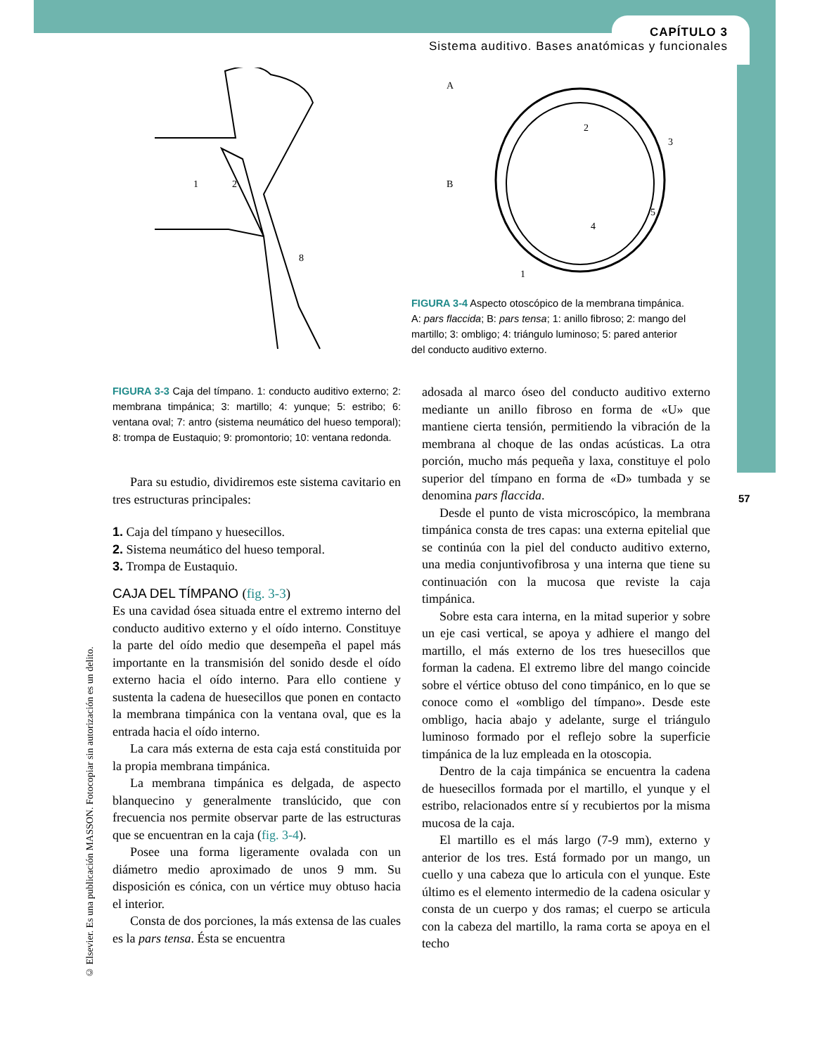CAPÍTULO 3
Sistema auditivo. Bases anatómicas y funcionales
1
2
8
A
B
2
3
4
5
1
FIGURA 3-4 Aspecto otoscópico de la membrana timpánica. A: pars flaccida; B: pars tensa; 1: anillo fibroso; 2: mango del martillo; 3: ombligo; 4: triángulo luminoso; 5: pared anterior del conducto auditivo externo.
FIGURA 3-3 Caja del tímpano. 1: conducto auditivo externo; 2: membrana timpánica; 3: martillo; 4: yunque; 5: estribo; 6: ventana oval; 7: antro (sistema neumático del hueso temporal); 8: trompa de Eustaquio; 9: promontorio; 10: ventana redonda.
Para su estudio, dividiremos este sistema cavitario en tres estructuras principales:
1. Caja del tímpano y huesecillos.
2. Sistema neumático del hueso temporal.
3. Trompa de Eustaquio.
CAJA DEL TÍMPANO (fig. 3-3)
Es una cavidad ósea situada entre el extremo interno del conducto auditivo externo y el oído interno. Constituye la parte del oído medio que desempeña el papel más importante en la transmisión del sonido desde el oído externo hacia el oído interno. Para ello contiene y sustenta la cadena de huesecillos que ponen en contacto la membrana timpánica con la ventana oval, que es la entrada hacia el oído interno.
La cara más externa de esta caja está constituida por la propia membrana timpánica.
La membrana timpánica es delgada, de aspecto blanquecino y generalmente translúcido, que con frecuencia nos permite observar parte de las estructuras que se encuentran en la caja (fig. 3-4).
Posee una forma ligeramente ovalada con un diámetro medio aproximado de unos 9 mm. Su disposición es cónica, con un vértice muy obtuso hacia el interior.
Consta de dos porciones, la más extensa de las cuales es la pars tensa. Ésta se encuentra
adosada al marco óseo del conducto auditivo externo mediante un anillo fibroso en forma de «U» que mantiene cierta tensión, permitiendo la vibración de la membrana al choque de las ondas acústicas. La otra porción, mucho más pequeña y laxa, constituye el polo superior del tímpano en forma de «D» tumbada y se denomina pars flaccida.
Desde el punto de vista microscópico, la membrana timpánica consta de tres capas: una externa epitelial que se continúa con la piel del conducto auditivo externo, una media conjuntivofibrosa y una interna que tiene su continuación con la mucosa que reviste la caja timpánica.
Sobre esta cara interna, en la mitad superior y sobre un eje casi vertical, se apoya y adhiere el mango del martillo, el más externo de los tres huesecillos que forman la cadena. El extremo libre del mango coincide sobre el vértice obtuso del cono timpánico, en lo que se conoce como el «ombligo del tímpano». Desde este ombligo, hacia abajo y adelante, surge el triángulo luminoso formado por el reflejo sobre la superficie timpánica de la luz empleada en la otoscopia.
Dentro de la caja timpánica se encuentra la cadena de huesecillos formada por el martillo, el yunque y el estribo, relacionados entre sí y recubiertos por la misma mucosa de la caja.
El martillo es el más largo (7-9 mm), externo y anterior de los tres. Está formado por un mango, un cuello y una cabeza que lo articula con el yunque. Este último es el elemento intermedio de la cadena osicular y consta de un cuerpo y dos ramas; el cuerpo se articula con la cabeza del martillo, la rama corta se apoya en el techo
57
© Elsevier. Es una publicación MASSON. Fotocopiar sin autorización es un delito.